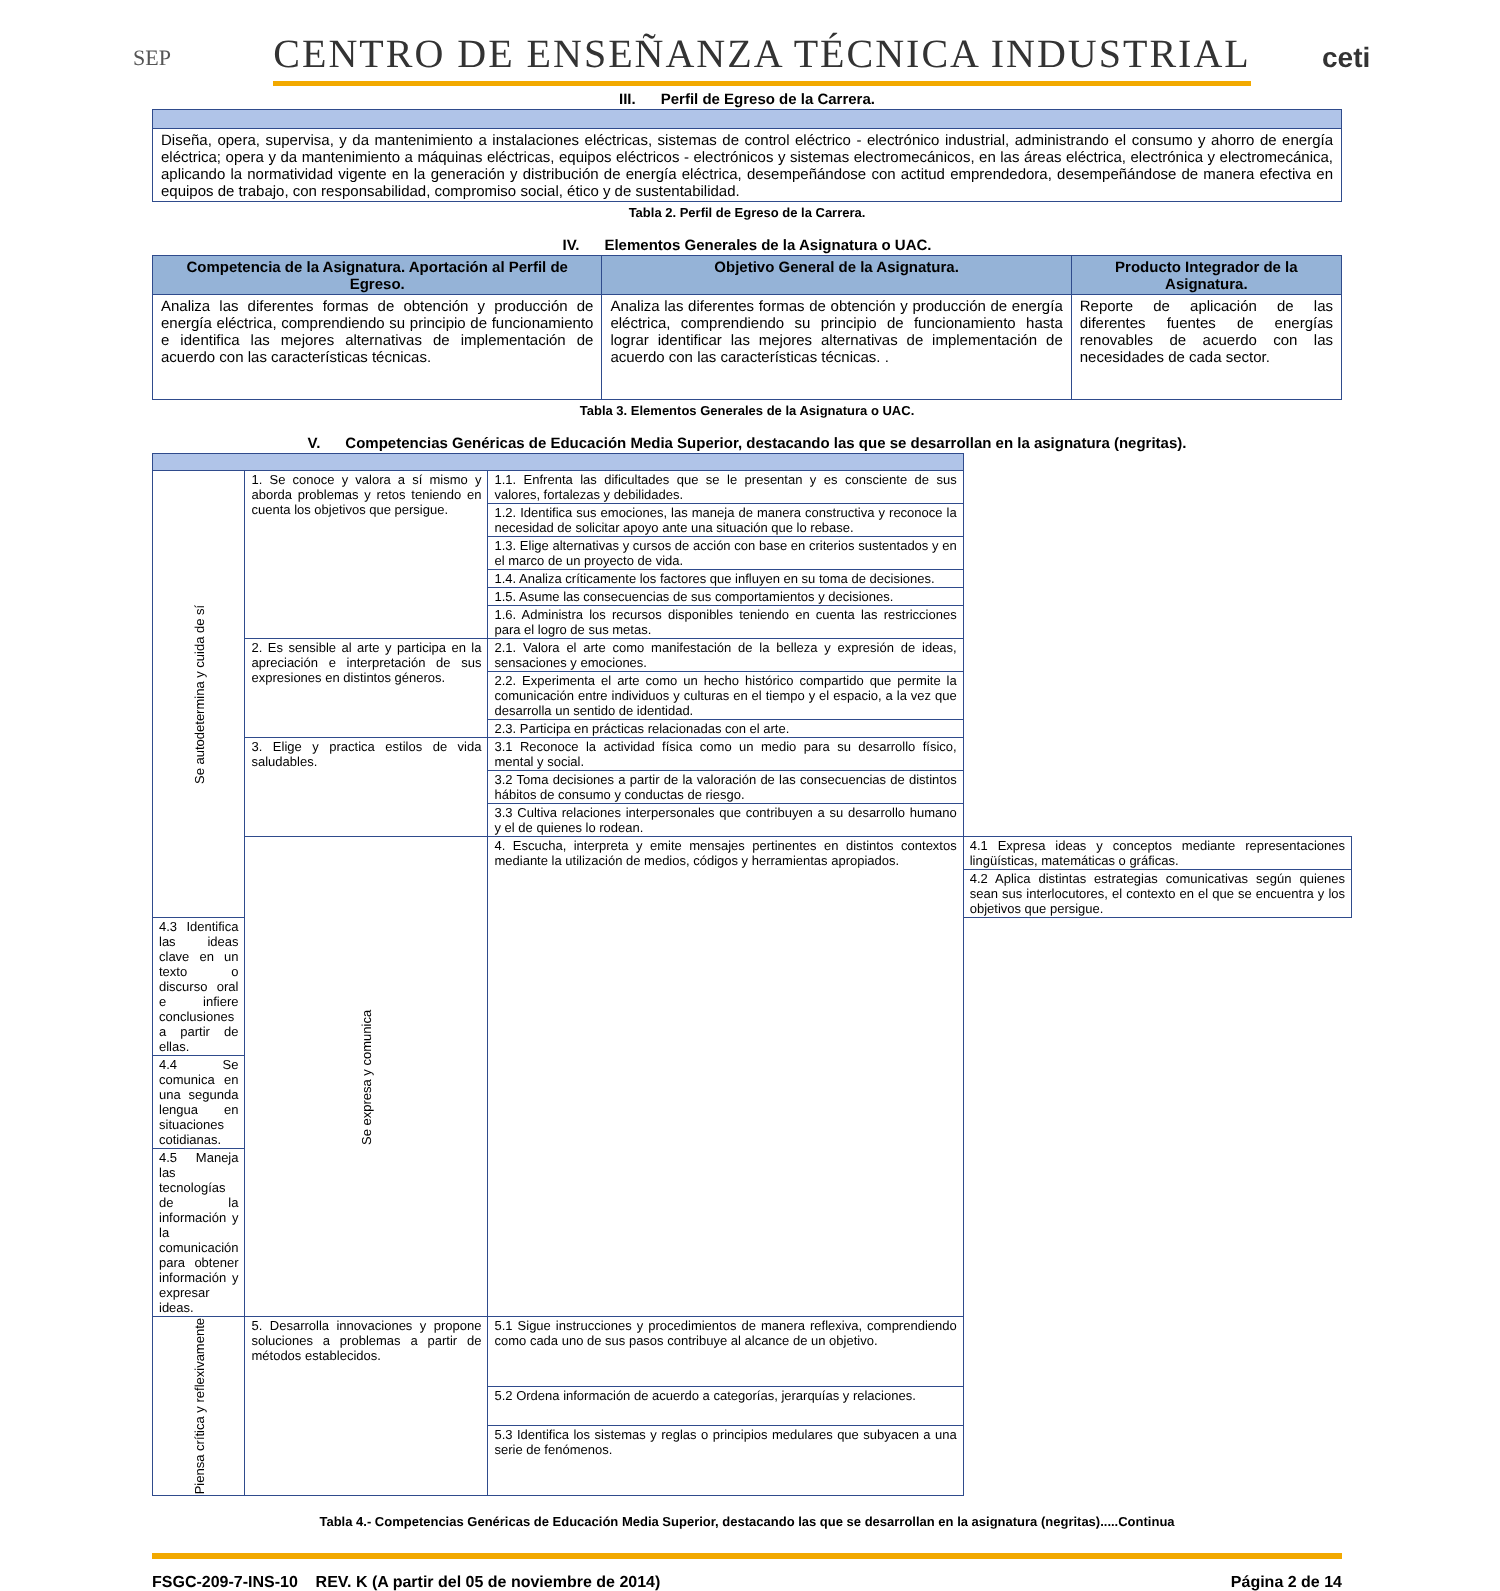SEP
CENTRO DE ENSEÑANZA TÉCNICA INDUSTRIAL
ceti
III. Perfil de Egreso de la Carrera.
| Diseña, opera, supervisa, y da mantenimiento a instalaciones eléctricas, sistemas de control eléctrico - electrónico industrial, administrando el consumo y ahorro de energía eléctrica; opera y da mantenimiento a máquinas eléctricas, equipos eléctricos - electrónicos y sistemas electromecánicos, en las áreas eléctrica, electrónica y electromecánica, aplicando la normatividad vigente en la generación y distribución de energía eléctrica, desempeñándose con actitud emprendedora, desempeñándose de manera efectiva en equipos de trabajo, con responsabilidad, compromiso social, ético y de sustentabilidad. |
Tabla 2. Perfil de Egreso de la Carrera.
IV. Elementos Generales de la Asignatura o UAC.
| Competencia de la Asignatura. Aportación al Perfil de Egreso. | Objetivo General de la Asignatura. | Producto Integrador de la Asignatura. |
| --- | --- | --- |
| Analiza las diferentes formas de obtención y producción de energía eléctrica, comprendiendo su principio de funcionamiento e identifica las mejores alternativas de implementación de acuerdo con las características técnicas. | Analiza las diferentes formas de obtención y producción de energía eléctrica, comprendiendo su principio de funcionamiento hasta lograr identificar las mejores alternativas de implementación de acuerdo con las características técnicas. . | Reporte de aplicación de las diferentes fuentes de energías renovables de acuerdo con las necesidades de cada sector. |
Tabla 3. Elementos Generales de la Asignatura o UAC.
V. Competencias Genéricas de Educación Media Superior, destacando las que se desarrollan en la asignatura (negritas).
| Se autodetermina y cuida de sí | 1. Se conoce y valora a sí mismo y aborda problemas y retos teniendo en cuenta los objetivos que persigue. | 1.1. Enfrenta las dificultades que se le presentan y es consciente de sus valores, fortalezas y debilidades. | |
| | | 1.2. Identifica sus emociones, las maneja de manera constructiva y reconoce la necesidad de solicitar apoyo ante una situación que lo rebase. | |
| | | 1.3. Elige alternativas y cursos de acción con base en criterios sustentados y en el marco de un proyecto de vida. | |
| | | 1.4. Analiza críticamente los factores que influyen en su toma de decisiones. | |
| | | 1.5. Asume las consecuencias de sus comportamientos y decisiones. | |
| | | 1.6. Administra los recursos disponibles teniendo en cuenta las restricciones para el logro de sus metas. | |
| | 2. Es sensible al arte y participa en la apreciación e interpretación de sus expresiones en distintos géneros. | 2.1. Valora el arte como manifestación de la belleza y expresión de ideas, sensaciones y emociones. | |
| | | 2.2. Experimenta el arte como un hecho histórico compartido que permite la comunicación entre individuos y culturas en el tiempo y el espacio, a la vez que desarrolla un sentido de identidad. | |
| | | 2.3. Participa en prácticas relacionadas con el arte. | |
| | 3. Elige y practica estilos de vida saludables. | 3.1 Reconoce la actividad física como un medio para su desarrollo físico, mental y social. | |
| | | 3.2 Toma decisiones a partir de la valoración de las consecuencias de distintos hábitos de consumo y conductas de riesgo. | |
| | | 3.3 Cultiva relaciones interpersonales que contribuyen a su desarrollo humano y el de quienes lo rodean. | |
| | Se expresa y comunica | 4. Escucha, interpreta y emite mensajes pertinentes en distintos contextos mediante la utilización de medios, códigos y herramientas apropiados. | 4.1 Expresa ideas y conceptos mediante representaciones lingüísticas, matemáticas o gráficas. |
| | | | 4.2 Aplica distintas estrategias comunicativas según quienes sean sus interlocutores, el contexto en el que se encuentra y los objetivos que persigue. |
| 4.3 Identifica las ideas clave en un texto o discurso oral e infiere conclusiones a partir de ellas. | | | |
| 4.4 Se comunica en una segunda lengua en situaciones cotidianas. | | | |
| 4.5 Maneja las tecnologías de la información y la comunicación para obtener información y expresar ideas. | | | |
| Piensa crítica y reflexivamente | 5. Desarrolla innovaciones y propone soluciones a problemas a partir de métodos establecidos. | 5.1 Sigue instrucciones y procedimientos de manera reflexiva, comprendiendo como cada uno de sus pasos contribuye al alcance de un objetivo. | |
| | | 5.2 Ordena información de acuerdo a categorías, jerarquías y relaciones. | |
| | | 5.3 Identifica los sistemas y reglas o principios medulares que subyacen a una serie de fenómenos. | |
Tabla 4.- Competencias Genéricas de Educación Media Superior, destacando las que se desarrollan en la asignatura (negritas).....Continua
FSGC-209-7-INS-10 REV. K (A partir del 05 de noviembre de 2014) Página 2 de 14